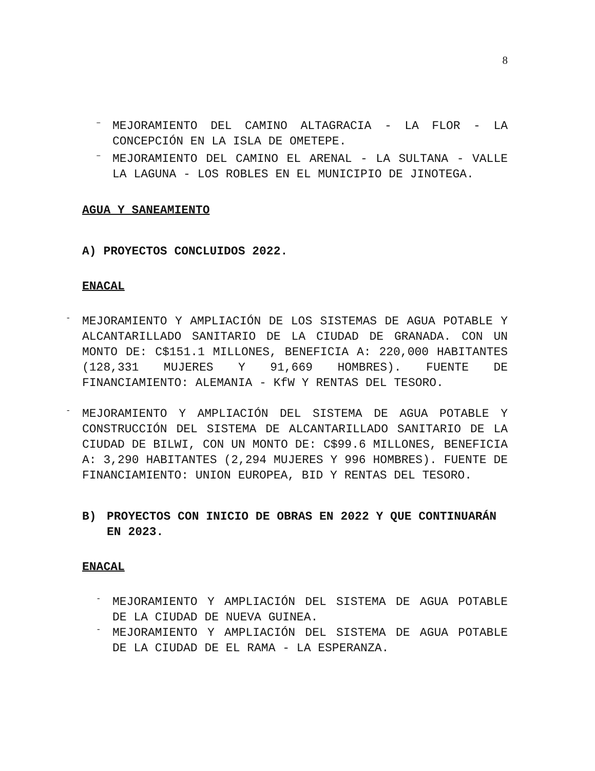8
–
MEJORAMIENTO DEL CAMINO ALTAGRACIA - LA FLOR - LA CONCEPCIÓN EN LA ISLA DE OMETEPE.
–
MEJORAMIENTO DEL CAMINO EL ARENAL - LA SULTANA - VALLE LA LAGUNA - LOS ROBLES EN EL MUNICIPIO DE JINOTEGA.
AGUA Y SANEAMIENTO
A) PROYECTOS CONCLUIDOS 2022.
ENACAL
-
MEJORAMIENTO Y AMPLIACIÓN DE LOS SISTEMAS DE AGUA POTABLE Y ALCANTARILLADO SANITARIO DE LA CIUDAD DE GRANADA. CON UN MONTO DE: C$151.1 MILLONES, BENEFICIA A: 220,000 HABITANTES (128,331 MUJERES Y 91,669 HOMBRES). FUENTE DE FINANCIAMIENTO: ALEMANIA - KfW Y RENTAS DEL TESORO.
-
MEJORAMIENTO Y AMPLIACIÓN DEL SISTEMA DE AGUA POTABLE Y CONSTRUCCIÓN DEL SISTEMA DE ALCANTARILLADO SANITARIO DE LA CIUDAD DE BILWI, CON UN MONTO DE: C$99.6 MILLONES, BENEFICIA A: 3,290 HABITANTES (2,294 MUJERES Y 996 HOMBRES). FUENTE DE FINANCIAMIENTO: UNION EUROPEA, BID Y RENTAS DEL TESORO.
B) PROYECTOS CON INICIO DE OBRAS EN 2022 Y QUE CONTINUARÁN EN 2023.
ENACAL
-
MEJORAMIENTO Y AMPLIACIÓN DEL SISTEMA DE AGUA POTABLE DE LA CIUDAD DE NUEVA GUINEA.
-
MEJORAMIENTO Y AMPLIACIÓN DEL SISTEMA DE AGUA POTABLE DE LA CIUDAD DE EL RAMA - LA ESPERANZA.